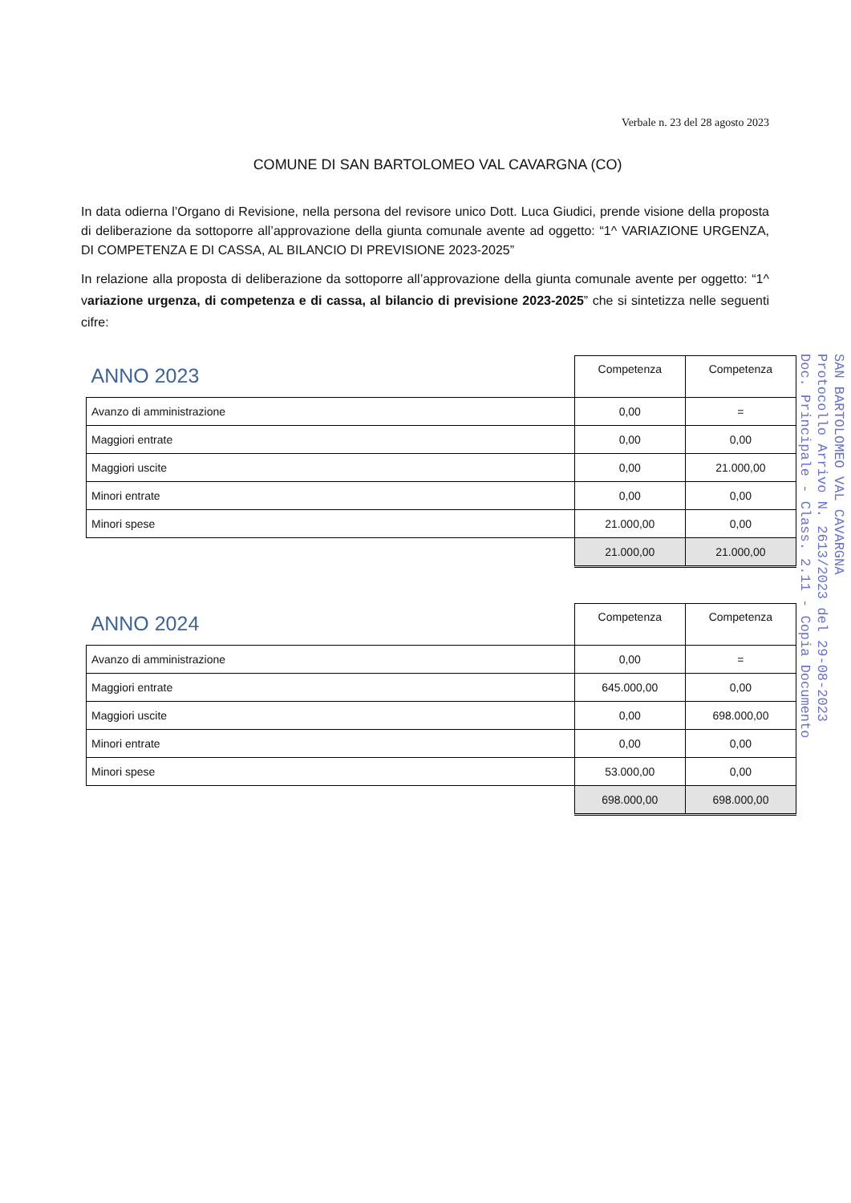Verbale n. 23 del 28 agosto 2023
COMUNE DI SAN BARTOLOMEO VAL CAVARGNA (CO)
In data odierna l’Organo di Revisione, nella persona del revisore unico Dott. Luca Giudici, prende visione della proposta di deliberazione da sottoporre all’approvazione della giunta comunale avente ad oggetto: “1^ VARIAZIONE URGENZA, DI COMPETENZA E DI CASSA, AL BILANCIO DI PREVISIONE 2023-2025”
In relazione alla proposta di deliberazione da sottoporre all’approvazione della giunta comunale avente per oggetto: “1^ variazione urgenza, di competenza e di cassa, al bilancio di previsione 2023-2025” che si sintetizza nelle seguenti cifre:
| ANNO 2023 | Competenza | Competenza |
| Avanzo di amministrazione | 0,00 | = |
| Maggiori entrate | 0,00 | 0,00 |
| Maggiori uscite | 0,00 | 21.000,00 |
| Minori entrate | 0,00 | 0,00 |
| Minori spese | 21.000,00 | 0,00 |
| | 21.000,00 | 21.000,00 |
| ANNO 2024 | Competenza | Competenza |
| Avanzo di amministrazione | 0,00 | = |
| Maggiori entrate | 645.000,00 | 0,00 |
| Maggiori uscite | 0,00 | 698.000,00 |
| Minori entrate | 0,00 | 0,00 |
| Minori spese | 53.000,00 | 0,00 |
| | 698.000,00 | 698.000,00 |
SAN BARTOLOMEO VAL CAVARGNA
Protocollo Arrivo N. 2613/2023 del 29-08-2023
Doc. Principale - Class. 2.11 - Copia Documento